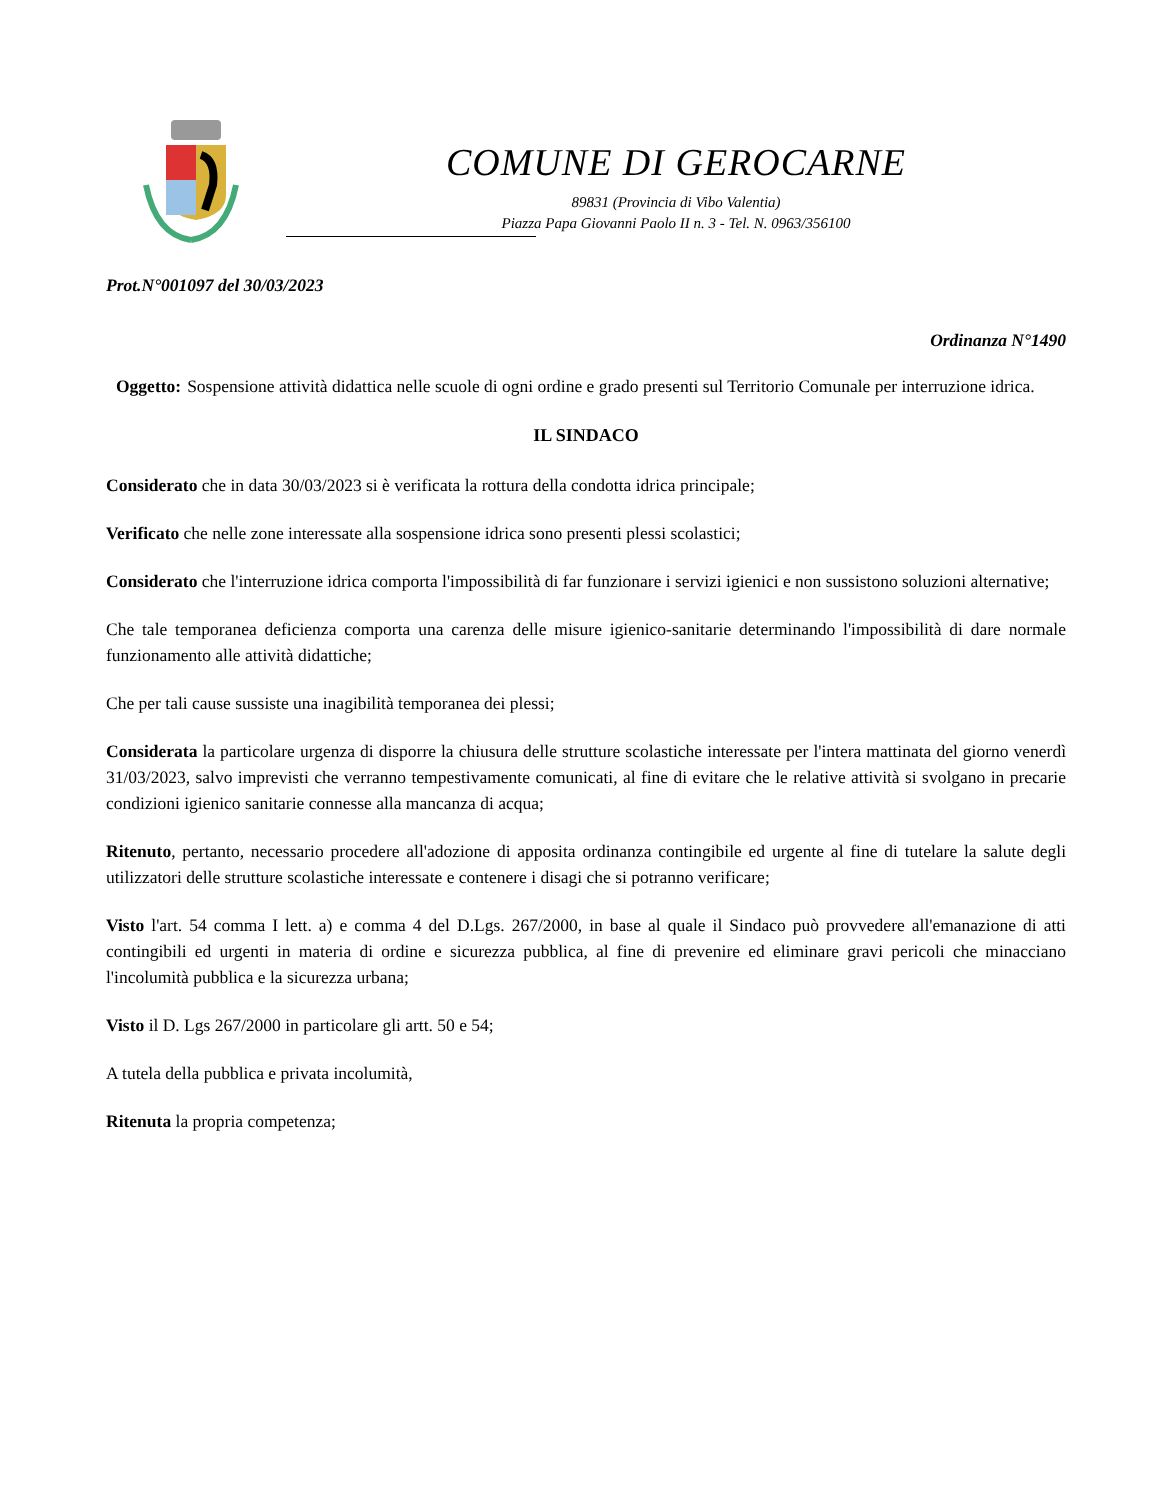COMUNE DI GEROCARNE
89831 (Provincia di Vibo Valentia)
Piazza Papa Giovanni Paolo II n. 3 - Tel. N. 0963/356100
Prot.N°001097 del 30/03/2023
Ordinanza N°1490
Oggetto: Sospensione attività didattica nelle scuole di ogni ordine e grado presenti sul Territorio Comunale per interruzione idrica.
IL SINDACO
Considerato che in data 30/03/2023 si è verificata la rottura della condotta idrica principale;
Verificato che nelle zone interessate alla sospensione idrica sono presenti plessi scolastici;
Considerato che l'interruzione idrica comporta l'impossibilità di far funzionare i servizi igienici e non sussistono soluzioni alternative;
Che tale temporanea deficienza comporta una carenza delle misure igienico-sanitarie determinando l'impossibilità di dare normale funzionamento alle attività didattiche;
Che per tali cause sussiste una inagibilità temporanea dei plessi;
Considerata la particolare urgenza di disporre la chiusura delle strutture scolastiche interessate per l'intera mattinata del giorno venerdì 31/03/2023, salvo imprevisti che verranno tempestivamente comunicati, al fine di evitare che le relative attività si svolgano in precarie condizioni igienico sanitarie connesse alla mancanza di acqua;
Ritenuto, pertanto, necessario procedere all'adozione di apposita ordinanza contingibile ed urgente al fine di tutelare la salute degli utilizzatori delle strutture scolastiche interessate e contenere i disagi che si potranno verificare;
Visto l'art. 54 comma I lett. a) e comma 4 del D.Lgs. 267/2000, in base al quale il Sindaco può provvedere all'emanazione di atti contingibili ed urgenti in materia di ordine e sicurezza pubblica, al fine di prevenire ed eliminare gravi pericoli che minacciano l'incolumità pubblica e la sicurezza urbana;
Visto il D. Lgs 267/2000 in particolare gli artt. 50 e 54;
A tutela della pubblica e privata incolumità,
Ritenuta la propria competenza;